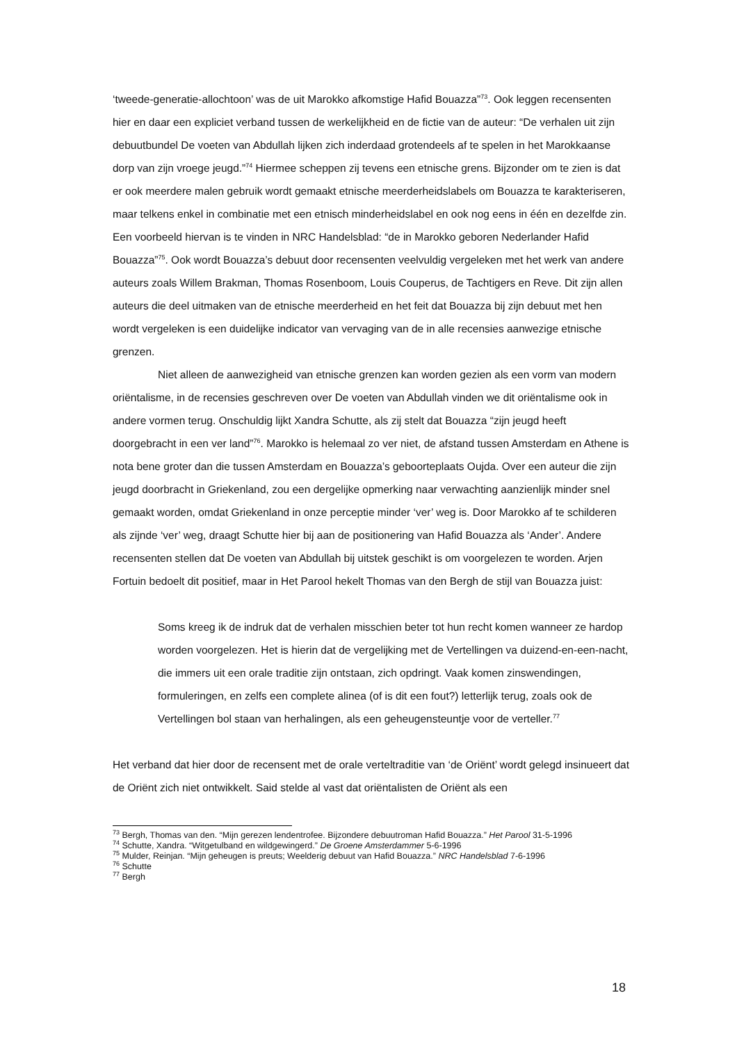‘tweede-generatie-allochtoon’ was de uit Marokko afkomstige Hafid Bouazza”<sup>73</sup>. Ook leggen recensenten hier en daar een expliciet verband tussen de werkelijkheid en de fictie van de auteur: “De verhalen uit zijn debuutbundel De voeten van Abdullah lijken zich inderdaad grotendeels af te spelen in het Marokkaanse dorp van zijn vroege jeugd.”<sup>74</sup> Hiermee scheppen zij tevens een etnische grens. Bijzonder om te zien is dat er ook meerdere malen gebruik wordt gemaakt etnische meerderheidslabels om Bouazza te karakteriseren, maar telkens enkel in combinatie met een etnisch minderheidslabel en ook nog eens in één en dezelfde zin. Een voorbeeld hiervan is te vinden in NRC Handelsblad: “de in Marokko geboren Nederlander Hafid Bouazza”<sup>75</sup>. Ook wordt Bouazza’s debuut door recensenten veelvuldig vergeleken met het werk van andere auteurs zoals Willem Brakman, Thomas Rosenboom, Louis Couperus, de Tachtigers en Reve. Dit zijn allen auteurs die deel uitmaken van de etnische meerderheid en het feit dat Bouazza bij zijn debuut met hen wordt vergeleken is een duidelijke indicator van vervaging van de in alle recensies aanwezige etnische grenzen.
Niet alleen de aanwezigheid van etnische grenzen kan worden gezien als een vorm van modern oriëntalisme, in de recensies geschreven over De voeten van Abdullah vinden we dit oriëntalisme ook in andere vormen terug. Onschuldig lijkt Xandra Schutte, als zij stelt dat Bouazza “zijn jeugd heeft doorgebracht in een ver land”<sup>76</sup>. Marokko is helemaal zo ver niet, de afstand tussen Amsterdam en Athene is nota bene groter dan die tussen Amsterdam en Bouazza’s geboorteplaats Oujda. Over een auteur die zijn jeugd doorbracht in Griekenland, zou een dergelijke opmerking naar verwachting aanzienlijk minder snel gemaakt worden, omdat Griekenland in onze perceptie minder ‘ver’ weg is. Door Marokko af te schilderen als zijnde ‘ver’ weg, draagt Schutte hier bij aan de positionering van Hafid Bouazza als ‘Ander’. Andere recensenten stellen dat De voeten van Abdullah bij uitstek geschikt is om voorgelezen te worden. Arjen Fortuin bedoelt dit positief, maar in Het Parool hekelt Thomas van den Bergh de stijl van Bouazza juist:
Soms kreeg ik de indruk dat de verhalen misschien beter tot hun recht komen wanneer ze hardop worden voorgelezen. Het is hierin dat de vergelijking met de Vertellingen va duizend-en-een-nacht, die immers uit een orale traditie zijn ontstaan, zich opdringt. Vaak komen zinswendingen, formuleringen, en zelfs een complete alinea (of is dit een fout?) letterlijk terug, zoals ook de Vertellingen bol staan van herhalingen, als een geheugensteuntje voor de verteller.<sup>77</sup>
Het verband dat hier door de recensent met de orale verteltraditie van ‘de Oriënt’ wordt gelegd insinueert dat de Oriënt zich niet ontwikkelt. Said stelde al vast dat oriëntalisten de Oriënt als een
<sup>73</sup> Bergh, Thomas van den. “Mijn gerezen lendentrofee. Bijzondere debuutroman Hafid Bouazza.” Het Parool 31-5-1996
<sup>74</sup> Schutte, Xandra. “Witgetulband en wildgewingerd.” De Groene Amsterdammer 5-6-1996
<sup>75</sup> Mulder, Reinjan. “Mijn geheugen is preuts; Weelderig debuut van Hafid Bouazza.” NRC Handelsblad 7-6-1996
<sup>76</sup> Schutte
<sup>77</sup> Bergh
18